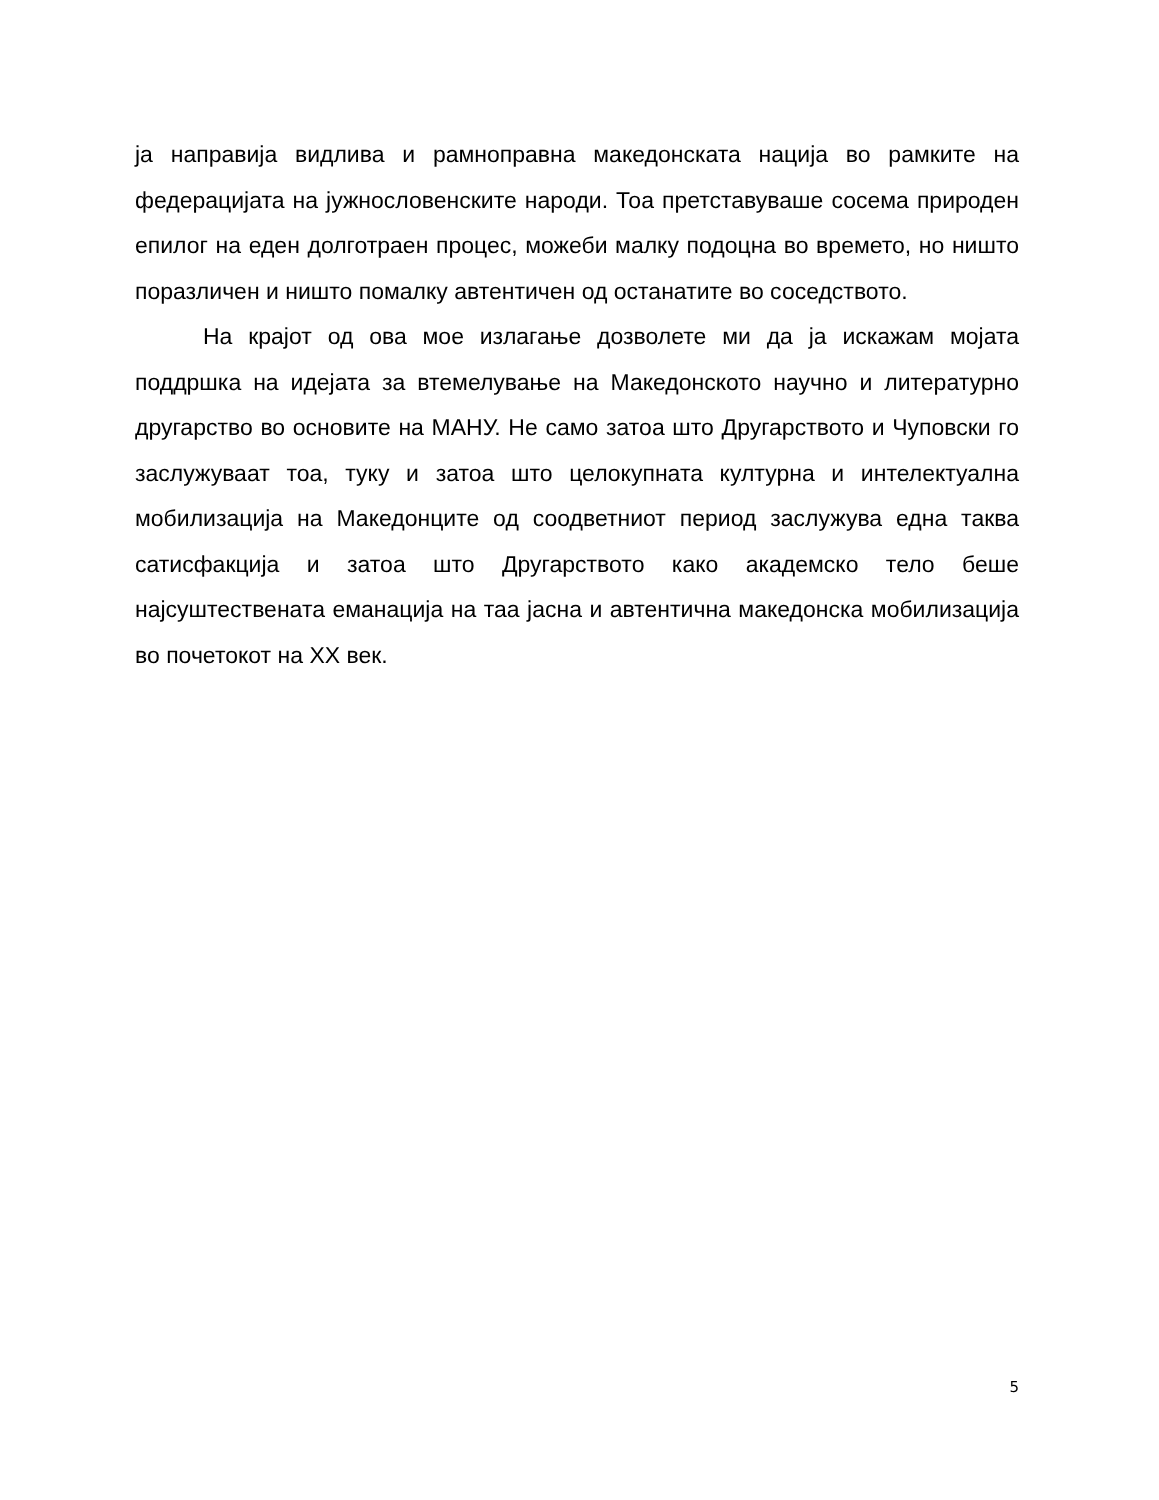ја направија видлива и рамноправна македонската нација во рамките на федерацијата на јужнословенските народи. Тоа претставуваше сосема природен епилог на еден долготраен процес, можеби малку подоцна во времето, но ништо поразличен и ништо помалку автентичен од останатите во соседството.
На крајот од ова мое излагање дозволете ми да ја искажам мојата поддршка на идејата за втемелување на Македонското научно и литературно другарство во основите на МАНУ. Не само затоа што Другарството и Чуповски го заслужуваат тоа, туку и затоа што целокупната културна и интелектуална мобилизација на Македонците од соодветниот период заслужува една таква сатисфакција и затоа што Другарството како академско тело беше најсуштествената еманација на таа јасна и автентична македонска мобилизација во почетокот на XX век.
5